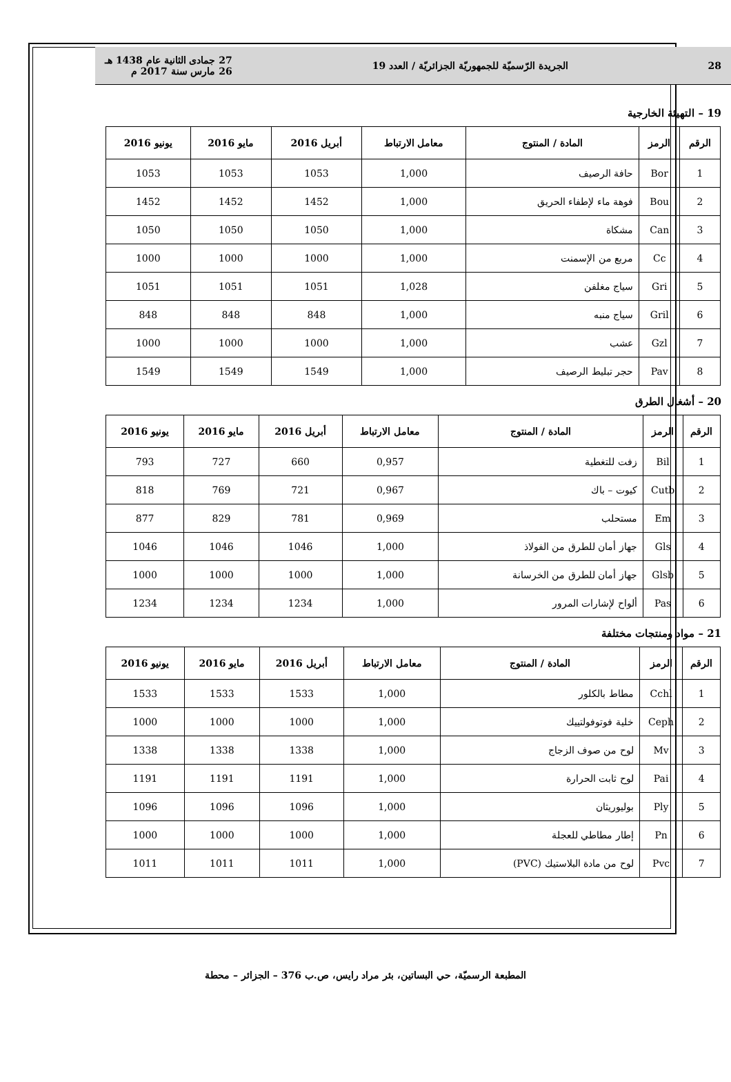28 الجريدة الرّسميّة للجمهوريّة الجزائريّة / العدد 19 27 جمادى الثانية عام 1438 هـ
26 مارس سنة 2017 م
19 – التهيئة الخارجية
| الرقم | الرمز | المادة / المنتوج | معامل الارتباط | أبريل 2016 | مايو 2016 | يونيو 2016 |
| --- | --- | --- | --- | --- | --- | --- |
| 1 | Bor | حافة الرصيف | 1,000 | 1053 | 1053 | 1053 |
| 2 | Bou | فوهة ماء لإطفاء الحريق | 1,000 | 1452 | 1452 | 1452 |
| 3 | Can | مشكاة | 1,000 | 1050 | 1050 | 1050 |
| 4 | Cc | مربع من الإسمنت | 1,000 | 1000 | 1000 | 1000 |
| 5 | Gri | سياج مغلفن | 1,028 | 1051 | 1051 | 1051 |
| 6 | Gril | سياج منبه | 1,000 | 848 | 848 | 848 |
| 7 | Gzl | عشب | 1,000 | 1000 | 1000 | 1000 |
| 8 | Pav | حجر تبليط الرصيف | 1,000 | 1549 | 1549 | 1549 |
20 – أشغال الطرق
| الرقم | الرمز | المادة / المنتوج | معامل الارتباط | أبريل 2016 | مايو 2016 | يونيو 2016 |
| --- | --- | --- | --- | --- | --- | --- |
| 1 | Bil | زفت للتغطية | 0,957 | 660 | 727 | 793 |
| 2 | Cutb | كيوت – باك | 0,967 | 721 | 769 | 818 |
| 3 | Em | مستحلب | 0,969 | 781 | 829 | 877 |
| 4 | Gls | جهاز أمان للطرق من الفولاذ | 1,000 | 1046 | 1046 | 1046 |
| 5 | Glsb | جهاز أمان للطرق من الخرسانة | 1,000 | 1000 | 1000 | 1000 |
| 6 | Pas | ألواح لإشارات المرور | 1,000 | 1234 | 1234 | 1234 |
21 – مواد ومنتجات مختلفة
| الرقم | الرمز | المادة / المنتوج | معامل الارتباط | أبريل 2016 | مايو 2016 | يونيو 2016 |
| --- | --- | --- | --- | --- | --- | --- |
| 1 | Cchl | مطاط بالكلور | 1,000 | 1533 | 1533 | 1533 |
| 2 | Ceph | خلية فوتوفولتييك | 1,000 | 1000 | 1000 | 1000 |
| 3 | Mv | لوح من صوف الزجاج | 1,000 | 1338 | 1338 | 1338 |
| 4 | Pai | لوح ثابت الحرارة | 1,000 | 1191 | 1191 | 1191 |
| 5 | Ply | بوليوريثان | 1,000 | 1096 | 1096 | 1096 |
| 6 | Pn | إطار مطاطي للعجلة | 1,000 | 1000 | 1000 | 1000 |
| 7 | Pvc | لوح من مادة البلاستيك (PVC) | 1,000 | 1011 | 1011 | 1011 |
المطبعة الرسميّة، حي البساتين، بئر مراد رايس، ص.ب 376 – الجزائر – محطة